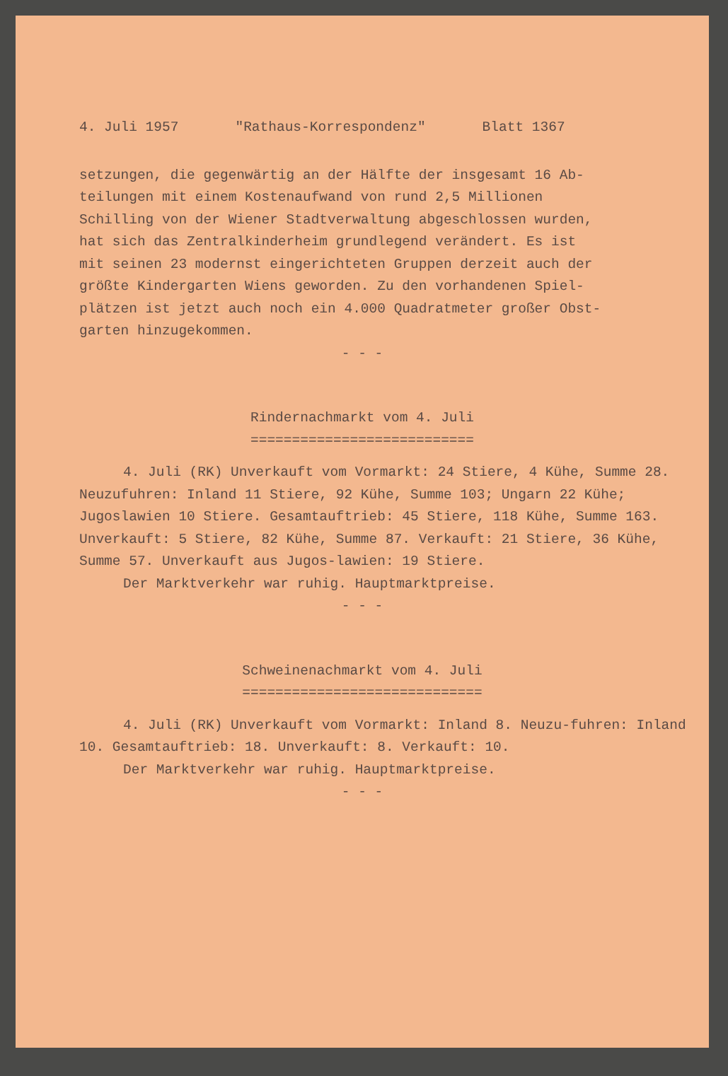4. Juli 1957 "Rathaus-Korrespondenz" Blatt 1367
setzungen, die gegenwärtig an der Hälfte der insgesamt 16 Ab-
teilungen mit einem Kostenaufwand von rund 2,5 Millionen
Schilling von der Wiener Stadtverwaltung abgeschlossen wurden,
hat sich das Zentralkinderheim grundlegend verändert. Es ist
mit seinen 23 modernst eingerichteten Gruppen derzeit auch der
größte Kindergarten Wiens geworden. Zu den vorhandenen Spiel-
plätzen ist jetzt auch noch ein 4.000 Quadratmeter großer Obst-
garten hinzugekommen.
- - -
Rindernachmarkt vom 4. Juli
===========================
4. Juli (RK) Unverkauft vom Vormarkt: 24 Stiere, 4 Kühe, Summe 28. Neuzufuhren: Inland 11 Stiere, 92 Kühe, Summe 103; Ungarn 22 Kühe; Jugoslawien 10 Stiere. Gesamtauftrieb: 45 Stiere, 118 Kühe, Summe 163. Unverkauft: 5 Stiere, 82 Kühe, Summe 87. Verkauft: 21 Stiere, 36 Kühe, Summe 57. Unverkauft aus Jugos-lawien: 19 Stiere.
Der Marktverkehr war ruhig. Hauptmarktpreise.
- - -
Schweinenachmarkt vom 4. Juli
=============================
4. Juli (RK) Unverkauft vom Vormarkt: Inland 8. Neuzu-fuhren: Inland 10. Gesamtauftrieb: 18. Unverkauft: 8. Verkauft: 10.
Der Marktverkehr war ruhig. Hauptmarktpreise.
- - -